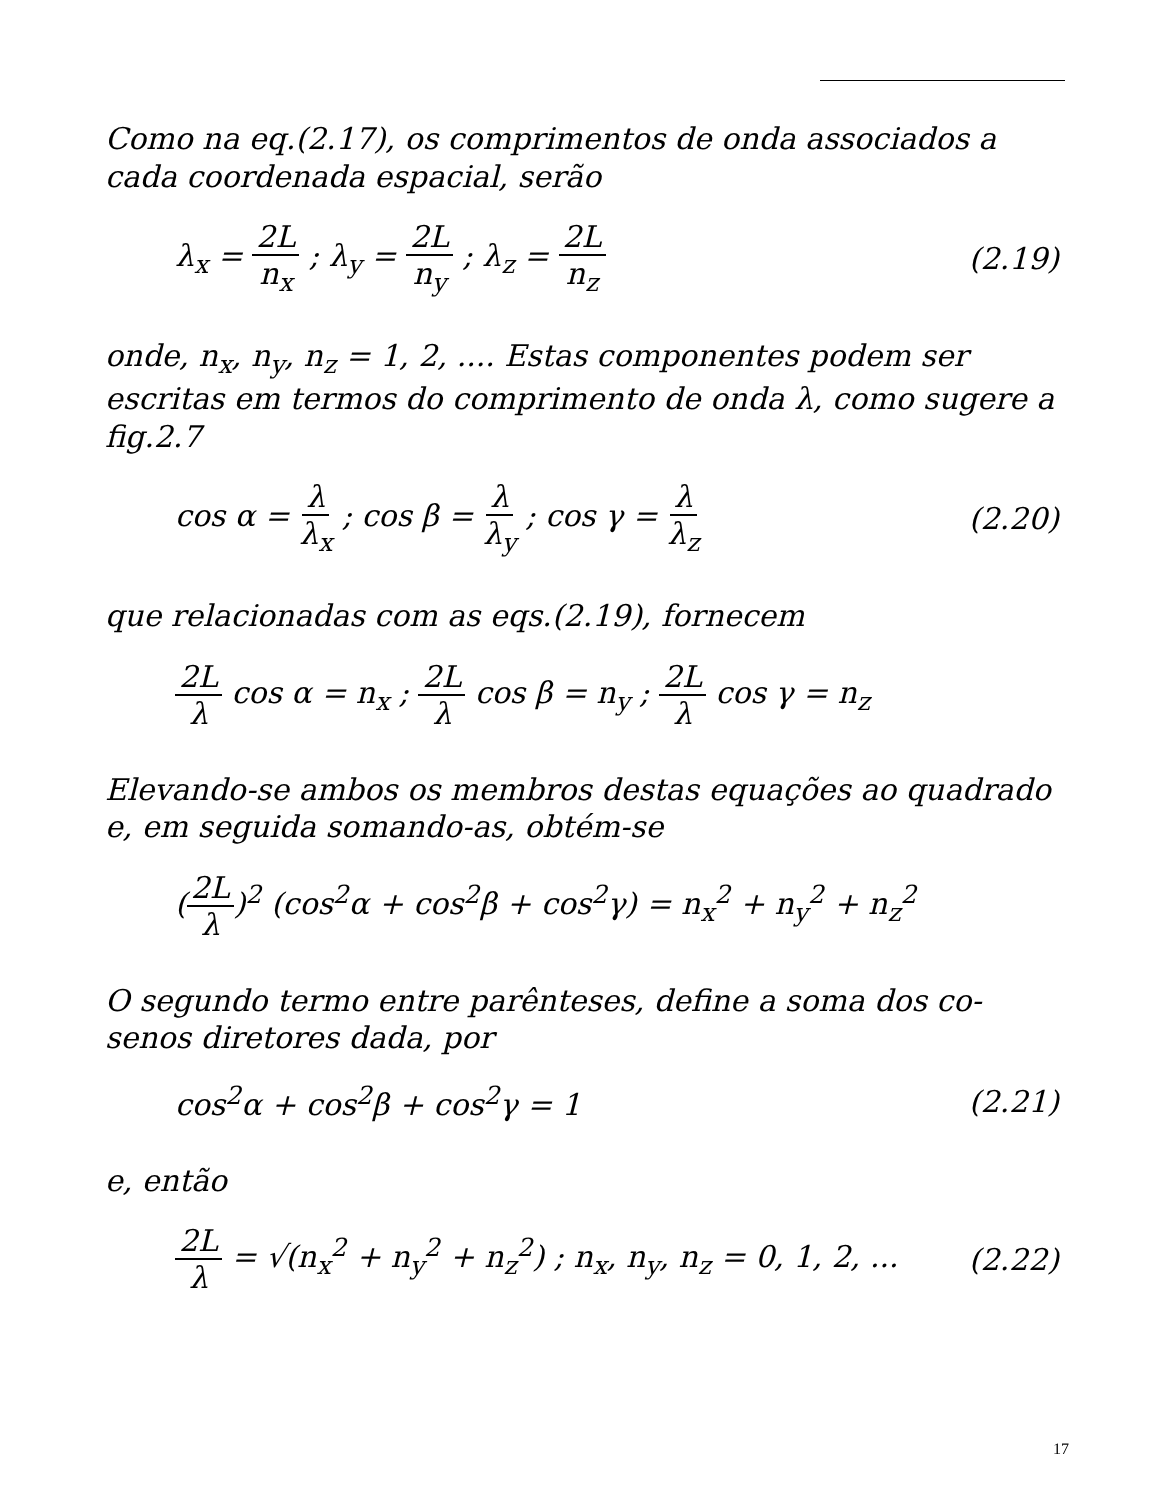Como na eq.(2.17), os comprimentos de onda associados a cada coordenada espacial, serão
λ<sub>x</sub> = 2L n<sub>x</sub> ; λ<sub>y</sub> = 2L n<sub>y</sub> ; λ<sub>z</sub> = 2L n<sub>z</sub> (2.19)
onde, n<sub>x</sub>, n<sub>y</sub>, n<sub>z</sub> = 1, 2, .... Estas componentes podem ser escritas em termos do comprimento de onda λ, como sugere a fig.2.7
cos α = λ λ<sub>x</sub> ; cos β = λ λ<sub>y</sub> ; cos γ = λ λ<sub>z</sub> (2.20)
que relacionadas com as eqs.(2.19), fornecem
2L λ cos α = n<sub>x</sub> ; 2L λ cos β = n<sub>y</sub> ; 2L λ cos γ = n<sub>z</sub>
Elevando-se ambos os membros destas equações ao quadrado e, em seguida somando-as, obtém-se
(2L λ)<sup>2</sup> (cos<sup>2</sup>α + cos<sup>2</sup>β + cos<sup>2</sup>γ) = n<sub>x</sub><sup>2</sup> + n<sub>y</sub><sup>2</sup> + n<sub>z</sub><sup>2</sup>
O segundo termo entre parênteses, define a soma dos co-senos diretores dada, por
cos<sup>2</sup>α + cos<sup>2</sup>β + cos<sup>2</sup>γ = 1 (2.21)
e, então
2L λ = √(n<sub>x</sub><sup>2</sup> + n<sub>y</sub><sup>2</sup> + n<sub>z</sub><sup>2</sup>) ; n<sub>x</sub>, n<sub>y</sub>, n<sub>z</sub> = 0, 1, 2, ... (2.22)
17